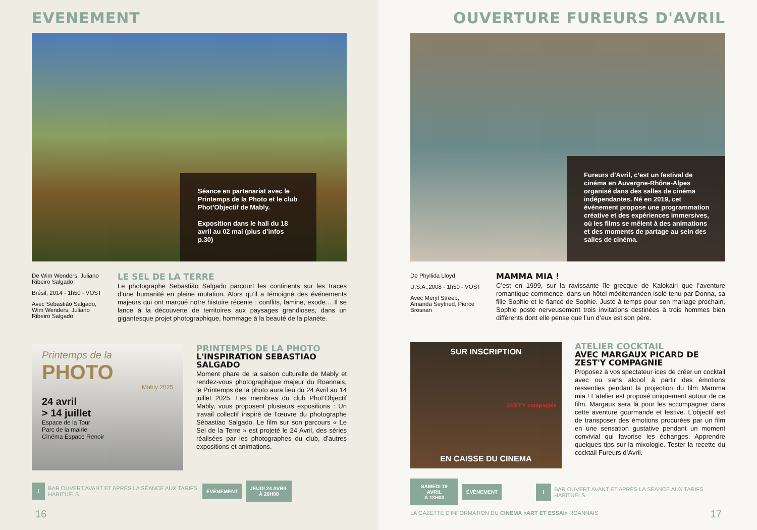EVENEMENT
Séance en partenariat avec le Printemps de la Photo et le club Phot’Objectif de Mably.
Exposition dans le hall du 18 avril au 02 mai (plus d’infos p.30)
De Wim Wenders, Juliano Ribeiro Salgado
Brésil, 2014 - 1h50 - VOST
Avec Sebastião Salgado, Wim Wenders, Juliano Ribeiro Salgado
LE SEL DE LA TERRE
Le photographe Sebastião Salgado parcourt les continents sur les traces d’une humanité en pleine mutation. Alors qu’il a témoigné des événements majeurs qui ont marqué notre histoire récente : conflits, famine, exode… Il se lance à la découverte de territoires aux paysages grandioses, dans un gigantesque projet photographique, hommage à la beauté de la planète.
Printemps de la
PHOTO
Mably 2025
24 avril
> 14 juillet
Espace de la Tour
Parc de la mairie
Cinéma Espace Renoir
PRINTEMPS DE LA PHOTO
L'INSPIRATION SEBASTIAO SALGADO
Moment phare de la saison culturelle de Mably et rendez-vous photographique majeur du Roannais, le Printemps de la photo aura lieu du 24 Avril au 14 juillet 2025. Les membres du club Phot’Objectif Mably, vous proposent plusieurs expositions : Un travail collectif inspiré de l’œuvre du photographe Sébastiao Salgado. Le film sur son parcours « Le Sel de la Terre » est projeté le 24 Avril, des séries réalisées par les photographes du club, d’autres expositions et animations.
i
BAR OUVERT AVANT ET APRÈS LA SÉANCE AUX TARIFS HABITUELS.
ÉVÈNEMENT
JEUDI 24 AVRIL
À 20H00
16
OUVERTURE FUREURS D'AVRIL
Fureurs d’Avril, c’est un festival de cinéma en Auvergne-Rhône-Alpes organisé dans des salles de cinéma indépendantes. Né en 2019, cet événement propose une programmation créative et des expériences immersives, où les films se mêlent à des animations et des moments de partage au sein des salles de cinéma.
De Phyllida Lloyd
U.S.A.,2008 - 1h50 - VOST
Avec Meryl Streep, Amanda Seyfried, Pierce Brosnan
MAMMA MIA !
C’est en 1999, sur la ravissante île grecque de Kalokairi que l’aventure romantique commence, dans un hôtel méditerranéen isolé tenu par Donna, sa fille Sophie et le fiancé de Sophie. Juste à temps pour son mariage prochain, Sophie poste nerveusement trois invitations destinées à trois hommes bien différents dont elle pense que l’un d’eux est son père.
SUR INSCRIPTION
ZEST'Y compagnie
EN CAISSE DU CINEMA
ATELIER COCKTAIL
AVEC MARGAUX PICARD DE ZEST'Y COMPAGNIE
Proposez à vos spectateur·ices de créer un cocktail avec ou sans alcool à partir des émotions ressenties pendant la projection du film Mamma mia ! L’atelier est proposé uniquement autour de ce film. Margaux sera là pour les accompagner dans cette aventure gourmande et festive. L’objectif est de transposer des émotions procurées par un film en une sensation gustative pendant un moment convivial qui favorise les échanges. Apprendre quelques tips sur la mixologie. Tester la recette du cocktail Fureurs d’Avril.
SAMEDI 19 AVRIL
À 18H00
ÉVÈNEMENT
i
BAR OUVERT AVANT ET APRÈS LA SÉANCE AUX TARIFS HABITUELS.
LA GAZETTE D'INFORMATION DU CINEMA «ART ET ESSAI» ROANNAIS
17